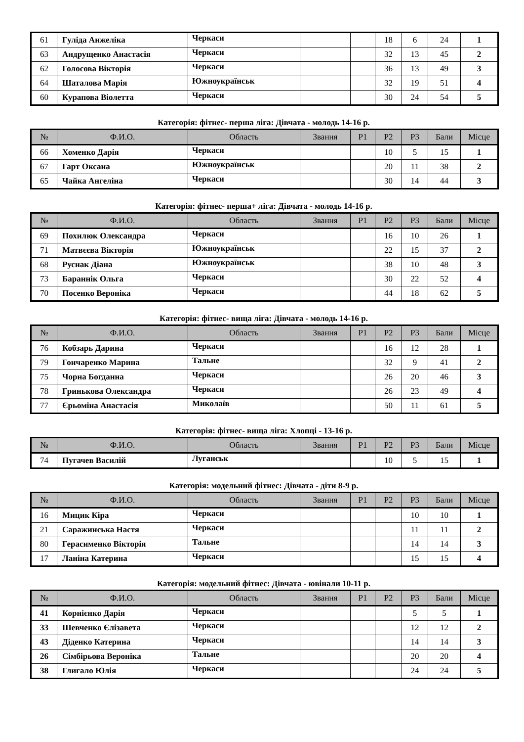| 61 | Гуліда Анжеліка | Черкаси | | | 18 | 6 | 24 | 1 |
| 63 | Андрущенко Анастасія | Черкаси | | | 32 | 13 | 45 | 2 |
| 62 | Голосова Вікторія | Черкаси | | | 36 | 13 | 49 | 3 |
| 64 | Шаталова Марія | Южноукраїнськ | | | 32 | 19 | 51 | 4 |
| 60 | Курапова Віолетта | Черкаси | | | 30 | 24 | 54 | 5 |
Категорія: фітнес- перша ліга: Дівчата - молодь 14-16 р.
| № | Ф.И.О. | Область | Звання | Р1 | Р2 | Р3 | Бали | Місце |
| --- | --- | --- | --- | --- | --- | --- | --- | --- |
| 66 | Хоменко Дарія | Черкаси | | | 10 | 5 | 15 | 1 |
| 67 | Гарт Оксана | Южноукраїнськ | | | 20 | 11 | 38 | 2 |
| 65 | Чайка Ангеліна | Черкаси | | | 30 | 14 | 44 | 3 |
Категорія: фітнес- перша+ ліга: Дівчата - молодь 14-16 р.
| № | Ф.И.О. | Область | Звання | Р1 | Р2 | Р3 | Бали | Місце |
| --- | --- | --- | --- | --- | --- | --- | --- | --- |
| 69 | Похилюк Олександра | Черкаси | | | 16 | 10 | 26 | 1 |
| 71 | Матвєєва Вікторія | Южноукраїнськ | | | 22 | 15 | 37 | 2 |
| 68 | Руснак Діана | Южноукраїнськ | | | 38 | 10 | 48 | 3 |
| 73 | Бараннік Ольга | Черкаси | | | 30 | 22 | 52 | 4 |
| 70 | Посенко Вероніка | Черкаси | | | 44 | 18 | 62 | 5 |
Категорія: фітнес- вища ліга: Дівчата - молодь 14-16 р.
| № | Ф.И.О. | Область | Звання | Р1 | Р2 | Р3 | Бали | Місце |
| --- | --- | --- | --- | --- | --- | --- | --- | --- |
| 76 | Кобзарь Дарина | Черкаси | | | 16 | 12 | 28 | 1 |
| 79 | Гончаренко Марина | Тальне | | | 32 | 9 | 41 | 2 |
| 75 | Чорна Богданна | Черкаси | | | 26 | 20 | 46 | 3 |
| 78 | Гринькова Олександра | Черкаси | | | 26 | 23 | 49 | 4 |
| 77 | Єрьоміна Анастасія | Миколаїв | | | 50 | 11 | 61 | 5 |
Категорія: фітнес- вища ліга: Хлопці - 13-16 р.
| № | Ф.И.О. | Область | Звання | Р1 | Р2 | Р3 | Бали | Місце |
| --- | --- | --- | --- | --- | --- | --- | --- | --- |
| 74 | Пугачев Василій | Луганськ | | | 10 | 5 | 15 | 1 |
Категорія: модельний фітнес: Дівчата - діти 8-9 р.
| № | Ф.И.О. | Область | Звання | Р1 | Р2 | Р3 | Бали | Місце |
| --- | --- | --- | --- | --- | --- | --- | --- | --- |
| 16 | Мицик Кіра | Черкаси | | | | 10 | 10 | 1 |
| 21 | Саражинська Настя | Черкаси | | | | 11 | 11 | 2 |
| 80 | Герасименко Вікторія | Тальне | | | | 14 | 14 | 3 |
| 17 | Ланіна Катерина | Черкаси | | | | 15 | 15 | 4 |
Категорія: модельний фітнес: Дівчата - ювінали 10-11 р.
| № | Ф.И.О. | Область | Звання | Р1 | Р2 | Р3 | Бали | Місце |
| --- | --- | --- | --- | --- | --- | --- | --- | --- |
| 41 | Корнієнко Дарія | Черкаси | | | | 5 | 5 | 1 |
| 33 | Шевченко Єлізавета | Черкаси | | | | 12 | 12 | 2 |
| 43 | Діденко Катерина | Черкаси | | | | 14 | 14 | 3 |
| 26 | Сімбірьова Вероніка | Тальне | | | | 20 | 20 | 4 |
| 38 | Глигало Юлія | Черкаси | | | | 24 | 24 | 5 |